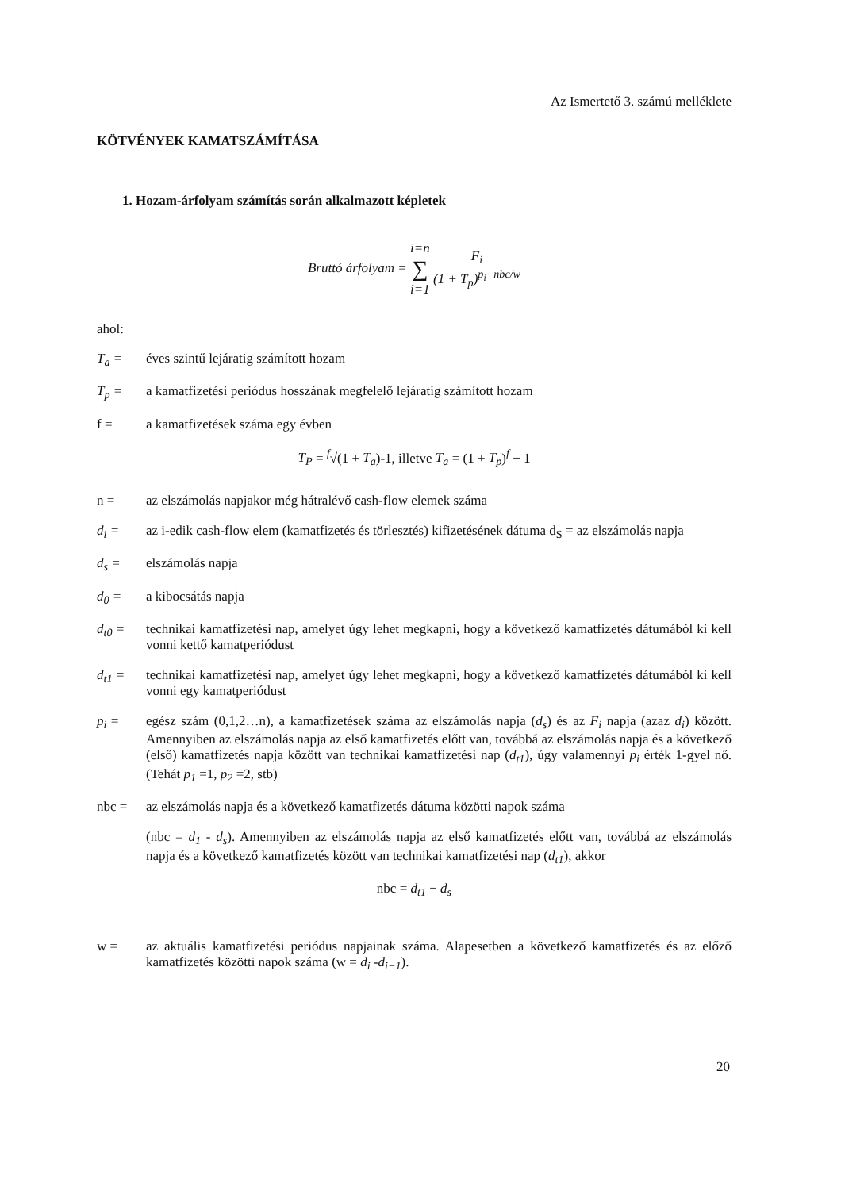Az Ismertető 3. számú melléklete
KÖTVÉNYEK KAMATSZÁMÍTÁSA
1. Hozam-árfolyam számítás során alkalmazott képletek
Bruttó árfolyam = i=n ∑ i=1 F<sub>i</sub> (1 + T<sub>p</sub>)<sup>p<sub>i</sub>+nbc/w</sup>
ahol:
T<sub>a</sub> = éves szintű lejáratig számított hozam
T<sub>p</sub> = a kamatfizetési periódus hosszának megfelelő lejáratig számított hozam
f = a kamatfizetések száma egy évben
T<sub>P</sub> = <sup>f</sup>√(1 + T<sub>a</sub>)-1, illetve T<sub>a</sub> = (1 + T<sub>p</sub>)<sup>f</sup> − 1
n = az elszámolás napjakor még hátralévő cash-flow elemek száma
d<sub>i</sub> = az i-edik cash-flow elem (kamatfizetés és törlesztés) kifizetésének dátuma d<sub>S</sub> = az elszámolás napja
d<sub>s</sub> = elszámolás napja
d<sub>0</sub> = a kibocsátás napja
d<sub>t0</sub> = technikai kamatfizetési nap, amelyet úgy lehet megkapni, hogy a következő kamatfizetés dátumából ki kell vonni kettő kamatperiódust
d<sub>t1</sub> = technikai kamatfizetési nap, amelyet úgy lehet megkapni, hogy a következő kamatfizetés dátumából ki kell vonni egy kamatperiódust
p<sub>i</sub> = egész szám (0,1,2…n), a kamatfizetések száma az elszámolás napja (d<sub>s</sub>) és az F<sub>i</sub> napja (azaz d<sub>i</sub>) között. Amennyiben az elszámolás napja az első kamatfizetés előtt van, továbbá az elszámolás napja és a következő (első) kamatfizetés napja között van technikai kamatfizetési nap (d<sub>t1</sub>), úgy valamennyi p<sub>i</sub> érték 1-gyel nő. (Tehát p<sub>1</sub> =1, p<sub>2</sub> =2, stb)
nbc = az elszámolás napja és a következő kamatfizetés dátuma közötti napok száma
(nbc = d<sub>1</sub> - d<sub>s</sub>). Amennyiben az elszámolás napja az első kamatfizetés előtt van, továbbá az elszámolás napja és a következő kamatfizetés között van technikai kamatfizetési nap (d<sub>t1</sub>), akkor
nbc = d<sub>t1</sub> − d<sub>s</sub>
w = az aktuális kamatfizetési periódus napjainak száma. Alapesetben a következő kamatfizetés és az előző kamatfizetés közötti napok száma (w = d<sub>i</sub> -d<sub>i−1</sub>).
20